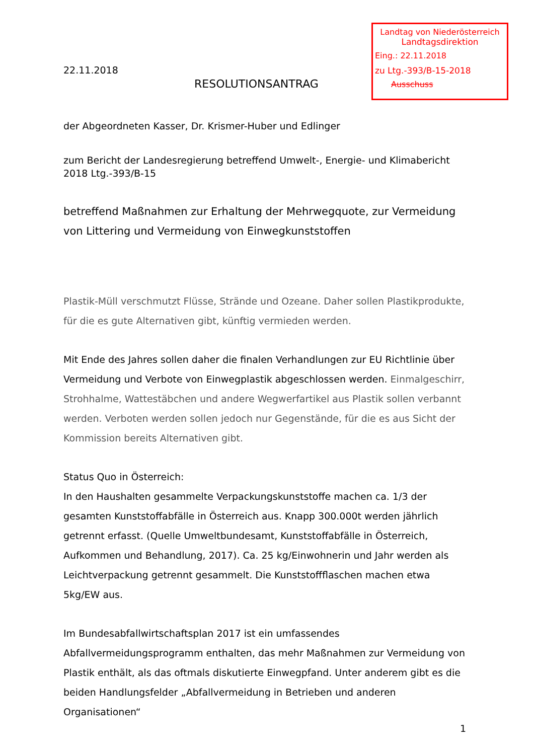Landtag von Niederösterreich
Landtagsdirektion
Eing.: 22.11.2018
zu Ltg.-393/B-15-2018
Ausschuss
22.11.2018
RESOLUTIONSANTRAG
der Abgeordneten Kasser, Dr. Krismer-Huber und Edlinger
zum Bericht der Landesregierung betreffend Umwelt-, Energie- und Klimabericht 2018 Ltg.-393/B-15
betreffend Maßnahmen zur Erhaltung der Mehrwegquote, zur Vermeidung von Littering und Vermeidung von Einwegkunststoffen
Plastik-Müll verschmutzt Flüsse, Strände und Ozeane. Daher sollen Plastikprodukte, für die es gute Alternativen gibt, künftig vermieden werden.
Mit Ende des Jahres sollen daher die finalen Verhandlungen zur EU Richtlinie über Vermeidung und Verbote von Einwegplastik abgeschlossen werden. Einmalgeschirr, Strohhalme, Wattestäbchen und andere Wegwerfartikel aus Plastik sollen verbannt werden. Verboten werden sollen jedoch nur Gegenstände, für die es aus Sicht der Kommission bereits Alternativen gibt.
Status Quo in Österreich:
In den Haushalten gesammelte Verpackungskunststoffe machen ca. 1/3 der gesamten Kunststoffabfälle in Österreich aus. Knapp 300.000t werden jährlich getrennt erfasst. (Quelle Umweltbundesamt, Kunststoffabfälle in Österreich, Aufkommen und Behandlung, 2017). Ca. 25 kg/Einwohnerin und Jahr werden als Leichtverpackung getrennt gesammelt. Die Kunststoffflaschen machen etwa 5kg/EW aus.
Im Bundesabfallwirtschaftsplan 2017 ist ein umfassendes Abfallvermeidungsprogramm enthalten, das mehr Maßnahmen zur Vermeidung von Plastik enthält, als das oftmals diskutierte Einwegpfand. Unter anderem gibt es die beiden Handlungsfelder „Abfallvermeidung in Betrieben und anderen Organisationen“
1